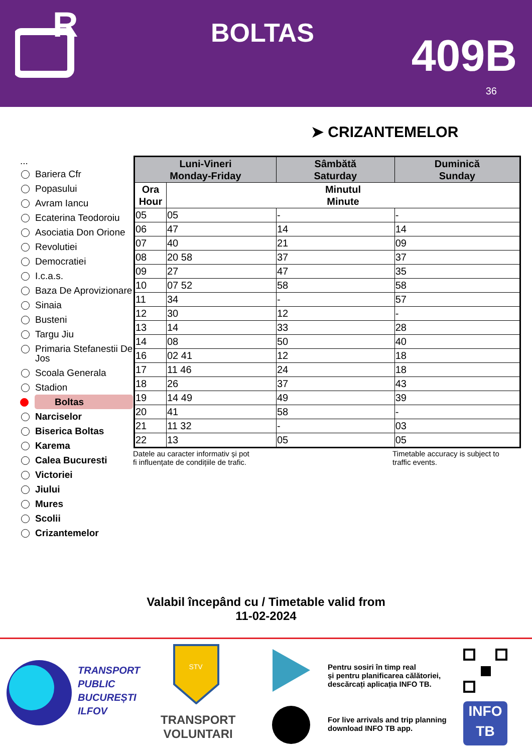R
BOLTAS 409B
36
➤ CRIZANTEMELOR
...
Bariera Cfr
Popasului
Avram Iancu
Ecaterina Teodoroiu
Asociatia Don Orione
Revolutiei
Democratiei
I.c.a.s.
Baza De Aprovizionare
Sinaia
Busteni
Targu Jiu
Primaria Stefanestii De Jos
Scoala Generala
Stadion
Boltas
Narciselor
Biserica Boltas
Karema
Calea Bucuresti
Victoriei
Jiului
Mures
Scolii
Crizantemelor
| Luni-Vineri Monday-Friday | | Sâmbătă Saturday | Duminică Sunday |
| --- | --- | --- | --- |
| Ora Hour | Minutul Minute | | |
| 05 | 05 | - | - |
| 06 | 47 | 14 | 14 |
| 07 | 40 | 21 | 09 |
| 08 | 20 58 | 37 | 37 |
| 09 | 27 | 47 | 35 |
| 10 | 07 52 | 58 | 58 |
| 11 | 34 | - | 57 |
| 12 | 30 | 12 | - |
| 13 | 14 | 33 | 28 |
| 14 | 08 | 50 | 40 |
| 16 | 02 41 | 12 | 18 |
| 17 | 11 46 | 24 | 18 |
| 18 | 26 | 37 | 43 |
| 19 | 14 49 | 49 | 39 |
| 20 | 41 | 58 | - |
| 21 | 11 32 | - | 03 |
| 22 | 13 | 05 | 05 |
Datele au caracter informativ și pot
fi influențate de condițiile de trafic.
Timetable accuracy is subject to
traffic events.
Valabil începând cu / Timetable valid from
11-02-2024
TRANSPORT
PUBLIC
BUCUREȘTI
ILFOV
STV
TRANSPORT
VOLUNTARI
Pentru sosiri în timp real
și pentru planificarea călătoriei,
descărcați aplicația INFO TB.
For live arrivals and trip planning
download INFO TB app.
INFO
TB